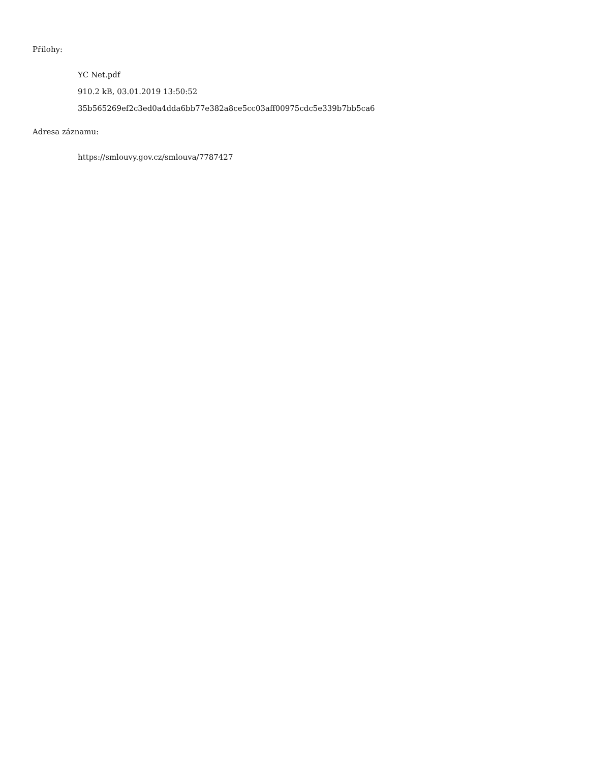Přílohy:
YC Net.pdf
910.2 kB, 03.01.2019 13:50:52
35b565269ef2c3ed0a4dda6bb77e382a8ce5cc03aff00975cdc5e339b7bb5ca6
Adresa záznamu:
https://smlouvy.gov.cz/smlouva/7787427